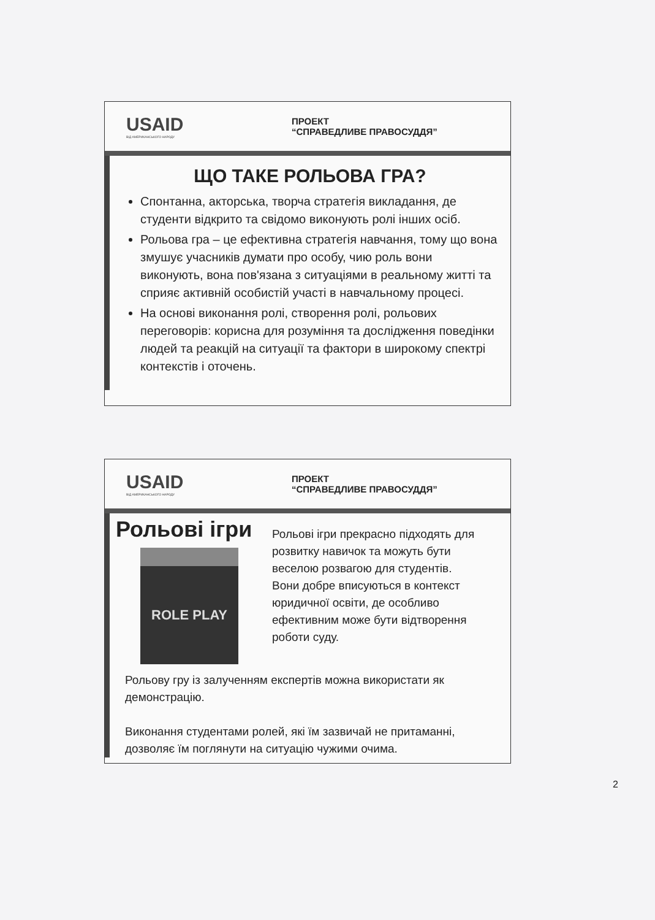USAID
ВІД АМЕРИКАНСЬКОГО НАРОДУ
ПРОЕКТ
“СПРАВЕДЛИВЕ ПРАВОСУДДЯ”
ЩО ТАКЕ РОЛЬОВА ГРА?
Спонтанна, акторська, творча стратегія викладання, де студенти відкрито та свідомо виконують ролі інших осіб.
Рольова гра – це ефективна стратегія навчання, тому що вона змушує учасників думати про особу, чию роль вони виконують, вона пов'язана з ситуаціями в реальному житті та сприяє активній особистій участі в навчальному процесі.
На основі виконання ролі, створення ролі, рольових переговорів: корисна для розуміння та дослідження поведінки людей та реакцій на ситуації та фактори в широкому спектрі контекстів і оточень.
USAID
ВІД АМЕРИКАНСЬКОГО НАРОДУ
ПРОЕКТ
“СПРАВЕДЛИВЕ ПРАВОСУДДЯ”
Рольові ігри
ROLE PLAY
Рольові ігри прекрасно підходять для розвитку навичок та можуть бути веселою розвагою для студентів.
Вони добре вписуються в контекст юридичної освіти, де особливо ефективним може бути відтворення роботи суду.
Рольову гру із залученням експертів можна використати як демонстрацію.
Виконання студентами ролей, які їм зазвичай не притаманні, дозволяє їм поглянути на ситуацію чужими очима.
2